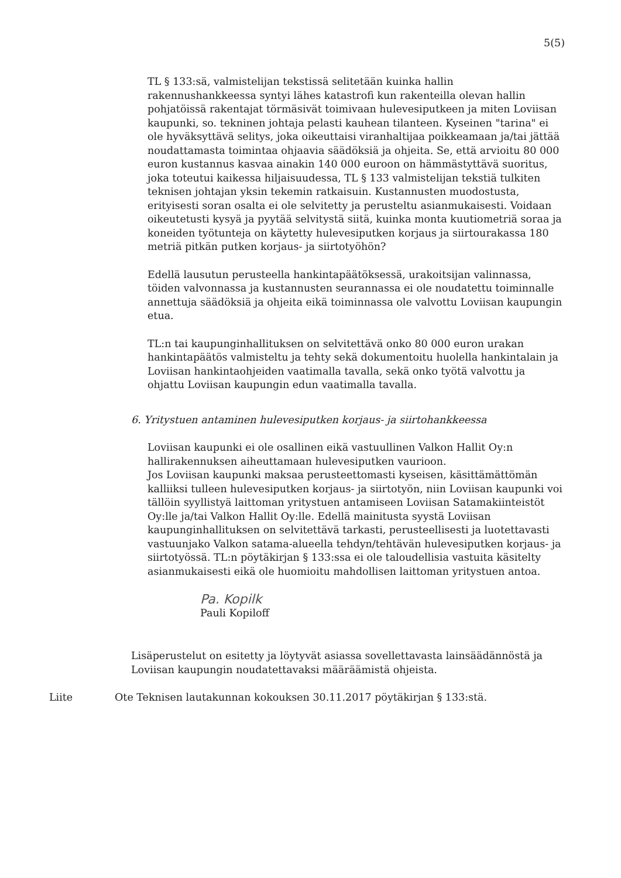5(5)
TL § 133:sä, valmistelijan tekstissä selitetään kuinka hallin rakennushankkeessa syntyi lähes katastrofi kun rakenteilla olevan hallin pohjatöissä rakentajat törmäsivät toimivaan hulevesiputkeen ja miten Loviisan kaupunki, so. tekninen johtaja pelasti kauhean tilanteen. Kyseinen "tarina" ei ole hyväksyttävä selitys, joka oikeuttaisi viranhaltijaa poikkeamaan ja/tai jättää noudattamasta toimintaa ohjaavia säädöksiä ja ohjeita. Se, että arvioitu 80 000 euron kustannus kasvaa ainakin 140 000 euroon on hämmästyttävä suoritus, joka toteutui kaikessa hiljaisuudessa, TL § 133 valmistelijan tekstiä tulkiten teknisen johtajan yksin tekemin ratkaisuin. Kustannusten muodostusta, erityisesti soran osalta ei ole selvitetty ja perusteltu asianmukaisesti. Voidaan oikeutetusti kysyä ja pyytää selvitystä siitä, kuinka monta kuutiometriä soraa ja koneiden työtunteja on käytetty hulevesiputken korjaus ja siirtourakassa 180 metriä pitkän putken korjaus- ja siirtotyöhön?
Edellä lausutun perusteella hankintapäätöksessä, urakoitsijan valinnassa, töiden valvonnassa ja kustannusten seurannassa ei ole noudatettu toiminnalle annettuja säädöksiä ja ohjeita eikä toiminnassa ole valvottu Loviisan kaupungin etua.
TL:n tai kaupunginhallituksen on selvitettävä onko 80 000 euron urakan hankintapäätös valmisteltu ja tehty sekä dokumentoitu huolella hankintalain ja Loviisan hankintaohjeiden vaatimalla tavalla, sekä onko työtä valvottu ja ohjattu Loviisan kaupungin edun vaatimalla tavalla.
6. Yritystuen antaminen hulevesiputken korjaus- ja siirtohankkeessa
Loviisan kaupunki ei ole osallinen eikä vastuullinen Valkon Hallit Oy:n hallirakennuksen aiheuttamaan hulevesiputken vaurioon.
Jos Loviisan kaupunki maksaa perusteettomasti kyseisen, käsittämättömän kalliiksi tulleen hulevesiputken korjaus- ja siirtotyön, niin Loviisan kaupunki voi tällöin syyllistyä laittoman yritystuen antamiseen Loviisan Satamakiinteistöt Oy:lle ja/tai Valkon Hallit Oy:lle. Edellä mainitusta syystä Loviisan kaupunginhallituksen on selvitettävä tarkasti, perusteellisesti ja luotettavasti vastuunjako Valkon satama-alueella tehdyn/tehtävän hulevesiputken korjaus- ja siirtotyössä. TL:n pöytäkirjan § 133:ssa ei ole taloudellisia vastuita käsitelty asianmukaisesti eikä ole huomioitu mahdollisen laittoman yritystuen antoa.
Pa. Kopilk
Pauli Kopiloff
Lisäperustelut on esitetty ja löytyvät asiassa sovellettavasta lainsäädännöstä ja Loviisan kaupungin noudatettavaksi määräämistä ohjeista.
Liite Ote Teknisen lautakunnan kokouksen 30.11.2017 pöytäkirjan § 133:stä.